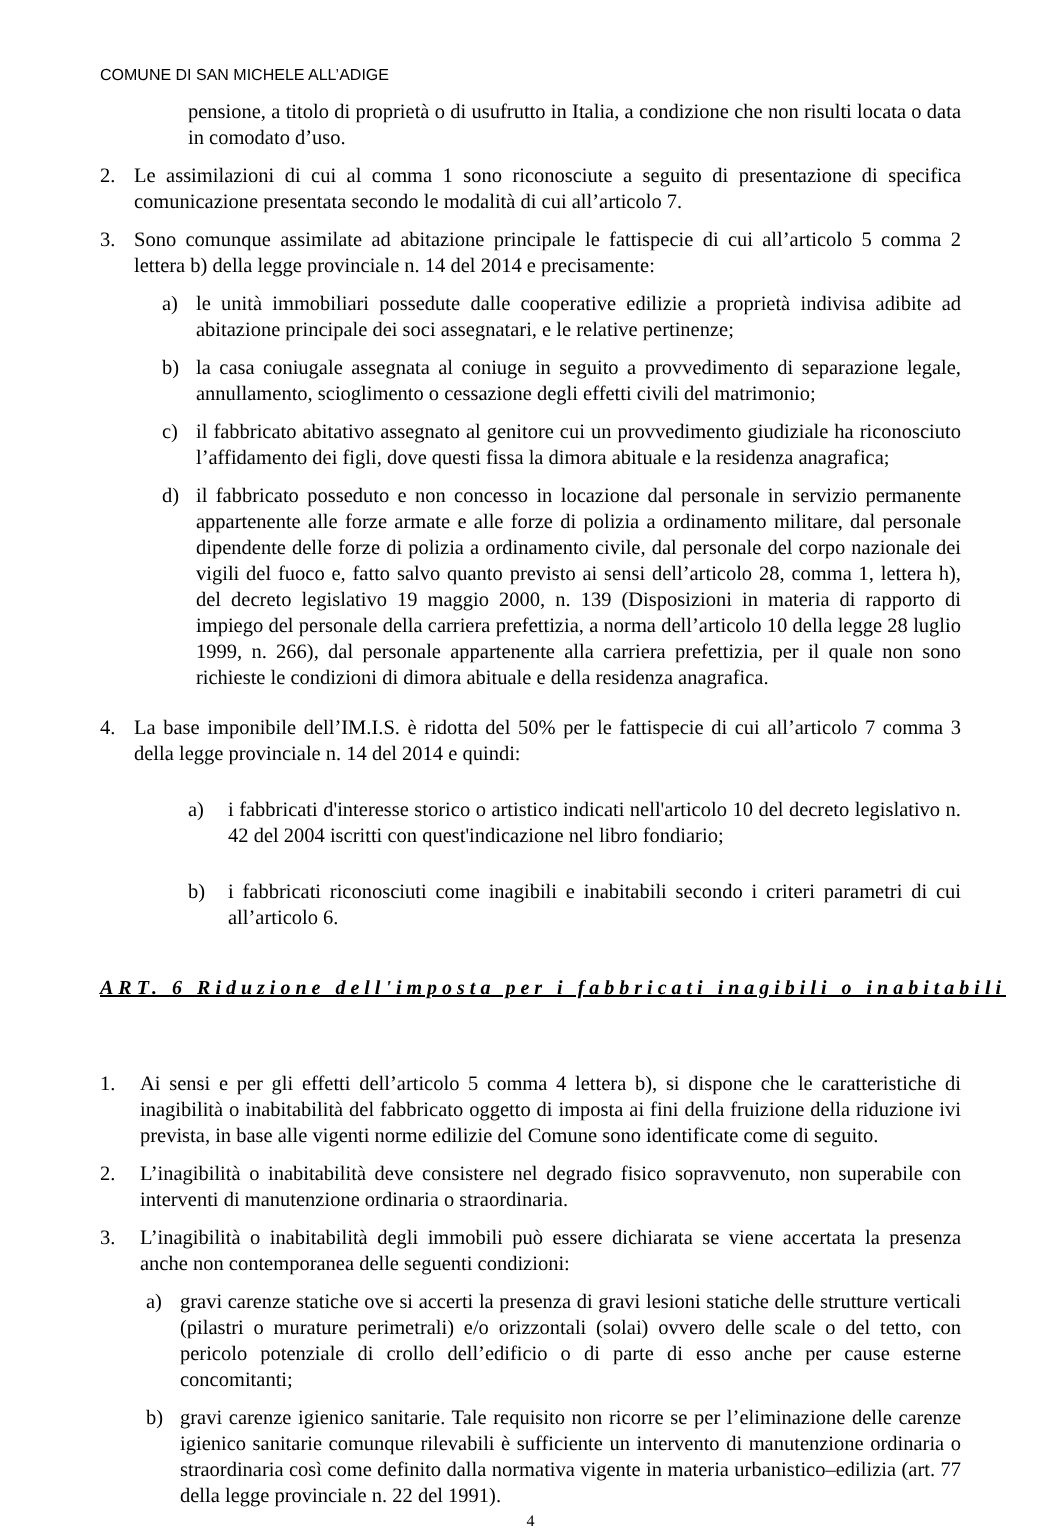COMUNE DI SAN MICHELE ALL’ADIGE
pensione, a titolo di proprietà o di usufrutto in Italia, a condizione che non risulti locata o data in comodato d’uso.
2. Le assimilazioni di cui al comma 1 sono riconosciute a seguito di presentazione di specifica comunicazione presentata secondo le modalità di cui all’articolo 7.
3. Sono comunque assimilate ad abitazione principale le fattispecie di cui all’articolo 5 comma 2 lettera b) della legge provinciale n. 14 del 2014 e precisamente:
a) le unità immobiliari possedute dalle cooperative edilizie a proprietà indivisa adibite ad abitazione principale dei soci assegnatari, e le relative pertinenze;
b) la casa coniugale assegnata al coniuge in seguito a provvedimento di separazione legale, annullamento, scioglimento o cessazione degli effetti civili del matrimonio;
c) il fabbricato abitativo assegnato al genitore cui un provvedimento giudiziale ha riconosciuto l’affidamento dei figli, dove questi fissa la dimora abituale e la residenza anagrafica;
d) il fabbricato posseduto e non concesso in locazione dal personale in servizio permanente appartenente alle forze armate e alle forze di polizia a ordinamento militare, dal personale dipendente delle forze di polizia a ordinamento civile, dal personale del corpo nazionale dei vigili del fuoco e, fatto salvo quanto previsto ai sensi dell’articolo 28, comma 1, lettera h), del decreto legislativo 19 maggio 2000, n. 139 (Disposizioni in materia di rapporto di impiego del personale della carriera prefettizia, a norma dell’articolo 10 della legge 28 luglio 1999, n. 266), dal personale appartenente alla carriera prefettizia, per il quale non sono richieste le condizioni di dimora abituale e della residenza anagrafica.
4. La base imponibile dell’IM.I.S. è ridotta del 50% per le fattispecie di cui all’articolo 7 comma 3 della legge provinciale n. 14 del 2014 e quindi:
a) i fabbricati d'interesse storico o artistico indicati nell'articolo 10 del decreto legislativo n. 42 del 2004 iscritti con quest'indicazione nel libro fondiario;
b) i fabbricati riconosciuti come inagibili e inabitabili secondo i criteri parametri di cui all’articolo 6.
ART. 6 Riduzione dell'imposta per i fabbricati inagibili o inabitabili
1. Ai sensi e per gli effetti dell’articolo 5 comma 4 lettera b), si dispone che le caratteristiche di inagibilità o inabitabilità del fabbricato oggetto di imposta ai fini della fruizione della riduzione ivi prevista, in base alle vigenti norme edilizie del Comune sono identificate come di seguito.
2. L’inagibilità o inabitabilità deve consistere nel degrado fisico sopravvenuto, non superabile con interventi di manutenzione ordinaria o straordinaria.
3. L’inagibilità o inabitabilità degli immobili può essere dichiarata se viene accertata la presenza anche non contemporanea delle seguenti condizioni:
a) gravi carenze statiche ove si accerti la presenza di gravi lesioni statiche delle strutture verticali (pilastri o murature perimetrali) e/o orizzontali (solai) ovvero delle scale o del tetto, con pericolo potenziale di crollo dell’edificio o di parte di esso anche per cause esterne concomitanti;
b) gravi carenze igienico sanitarie. Tale requisito non ricorre se per l’eliminazione delle carenze igienico sanitarie comunque rilevabili è sufficiente un intervento di manutenzione ordinaria o straordinaria così come definito dalla normativa vigente in materia urbanistico–edilizia (art. 77 della legge provinciale n. 22 del 1991).
4